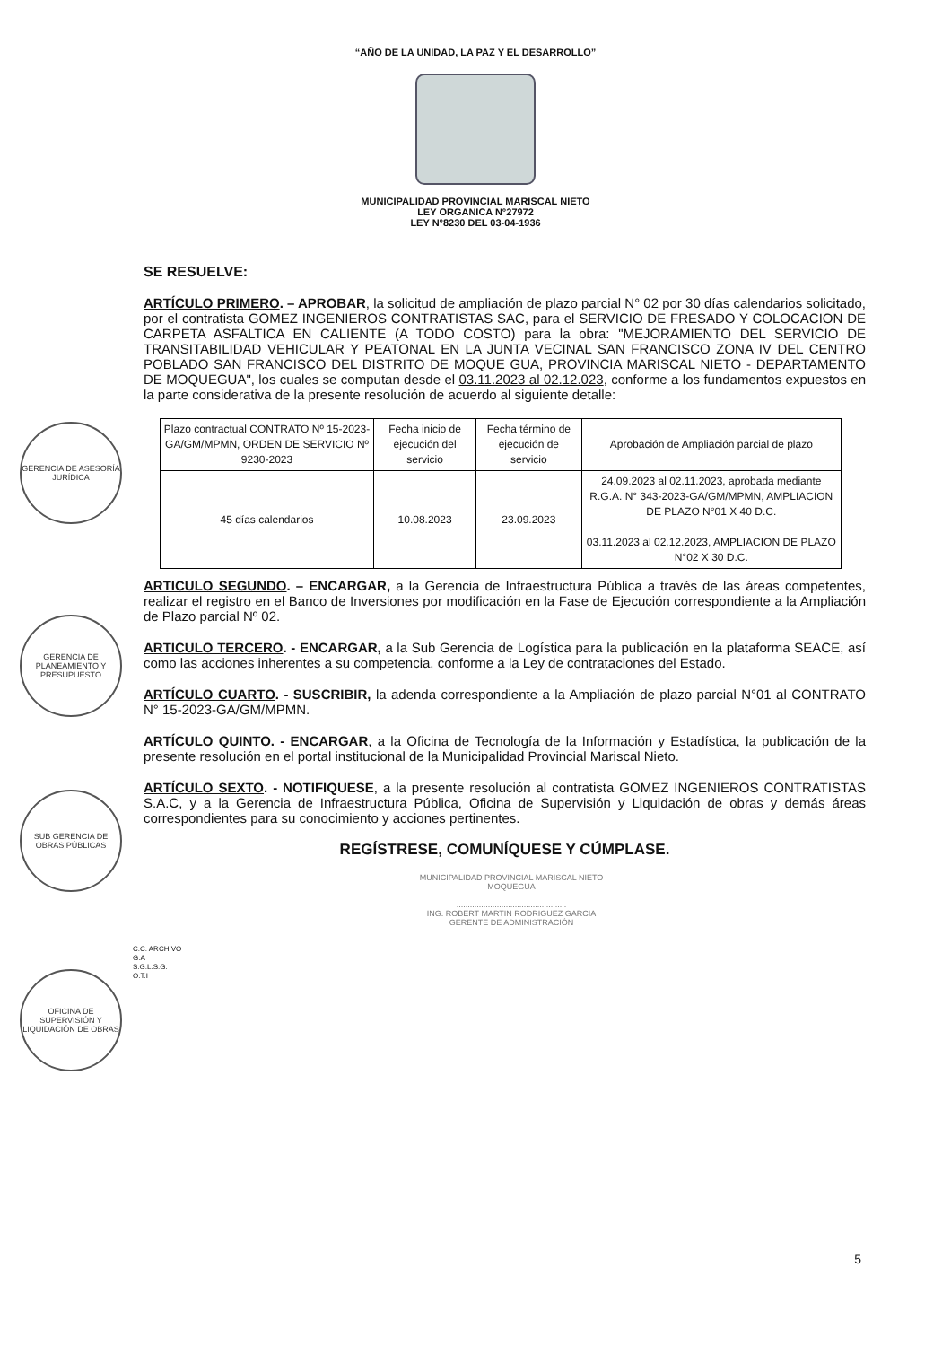“AÑO DE LA UNIDAD, LA PAZ Y EL DESARROLLO”
MUNICIPALIDAD PROVINCIAL MARISCAL NIETO
LEY ORGANICA N°27972
LEY N°8230 DEL 03-04-1936
SE RESUELVE:
ARTÍCULO PRIMERO. – APROBAR, la solicitud de ampliación de plazo parcial N° 02 por 30 días calendarios solicitado, por el contratista GOMEZ INGENIEROS CONTRATISTAS SAC, para el SERVICIO DE FRESADO Y COLOCACION DE CARPETA ASFALTICA EN CALIENTE (A TODO COSTO) para la obra: "MEJORAMIENTO DEL SERVICIO DE TRANSITABILIDAD VEHICULAR Y PEATONAL EN LA JUNTA VECINAL SAN FRANCISCO ZONA IV DEL CENTRO POBLADO SAN FRANCISCO DEL DISTRITO DE MOQUE GUA, PROVINCIA MARISCAL NIETO - DEPARTAMENTO DE MOQUEGUA", los cuales se computan desde el 03.11.2023 al 02.12.023, conforme a los fundamentos expuestos en la parte considerativa de la presente resolución de acuerdo al siguiente detalle:
| Plazo contractual CONTRATO Nº 15-2023-GA/GM/MPMN, ORDEN DE SERVICIO Nº 9230-2023 | Fecha inicio de ejecución del servicio | Fecha término de ejecución de servicio | Aprobación de Ampliación parcial de plazo |
| --- | --- | --- | --- |
| 45 días calendarios | 10.08.2023 | 23.09.2023 | 24.09.2023 al 02.11.2023, aprobada mediante R.G.A. N° 343-2023-GA/GM/MPMN, AMPLIACION DE PLAZO N°01 X 40 D.C. 03.11.2023 al 02.12.2023, AMPLIACION DE PLAZO N°02 X 30 D.C. |
ARTICULO SEGUNDO. – ENCARGAR, a la Gerencia de Infraestructura Pública a través de las áreas competentes, realizar el registro en el Banco de Inversiones por modificación en la Fase de Ejecución correspondiente a la Ampliación de Plazo parcial Nº 02.
ARTICULO TERCERO. - ENCARGAR, a la Sub Gerencia de Logística para la publicación en la plataforma SEACE, así como las acciones inherentes a su competencia, conforme a la Ley de contrataciones del Estado.
ARTÍCULO CUARTO. - SUSCRIBIR, la adenda correspondiente a la Ampliación de plazo parcial N°01 al CONTRATO N° 15-2023-GA/GM/MPMN.
ARTÍCULO QUINTO. - ENCARGAR, a la Oficina de Tecnología de la Información y Estadística, la publicación de la presente resolución en el portal institucional de la Municipalidad Provincial Mariscal Nieto.
ARTÍCULO SEXTO. - NOTIFIQUESE, a la presente resolución al contratista GOMEZ INGENIEROS CONTRATISTAS S.A.C, y a la Gerencia de Infraestructura Pública, Oficina de Supervisión y Liquidación de obras y demás áreas correspondientes para su conocimiento y acciones pertinentes.
REGÍSTRESE, COMUNÍQUESE Y CÚMPLASE.
MUNICIPALIDAD PROVINCIAL MARISCAL NIETO
MOQUEGUA
.................................................
ING. ROBERT MARTIN RODRIGUEZ GARCIA
GERENTE DE ADMINISTRACIÓN
C.C. ARCHIVO
G.A
S.G.L.S.G.
O.T.I
GERENCIA DE ASESORÍA JURÍDICA
GERENCIA DE PLANEAMIENTO Y PRESUPUESTO
SUB GERENCIA DE OBRAS PÚBLICAS
OFICINA DE SUPERVISIÓN Y LIQUIDACIÓN DE OBRAS
5